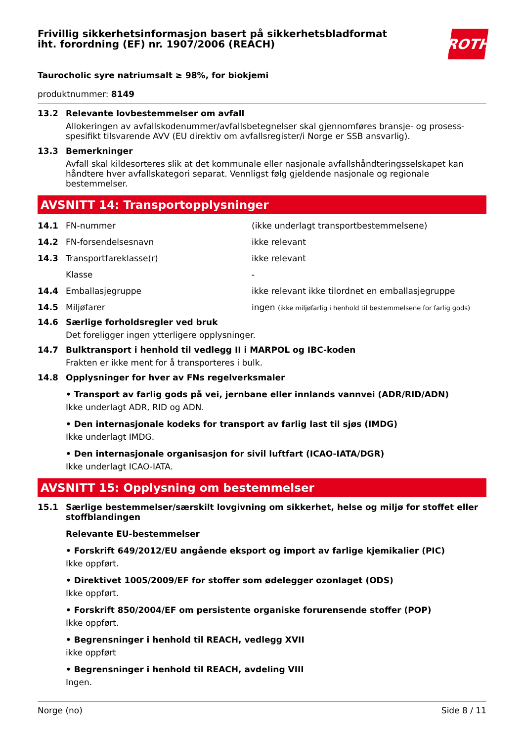Frivillig sikkerhetsinformasjon basert på sikkerhetsbladformat
iht. forordning (EF) nr. 1907/2006 (REACH)
ROTH
Taurocholic syre natriumsalt ≥ 98%, for biokjemi
produktnummer: 8149
13.2 Relevante lovbestemmelser om avfall
Allokeringen av avfallskodenummer/avfallsbetegnelser skal gjennomføres bransje- og prosess-spesi­fikt tilsvarende AVV (EU direktiv om avfallsregister/i Norge er SSB ansvarlig).
13.3 Bemerkninger
Avfall skal kildesorteres slik at det kommunale eller nasjonale avfallshåndteringsselskapet kan hånd­tere hver avfallskategori separat. Vennligst følg gjeldende nasjonale og regionale bestemmelser.
AVSNITT 14: Transportopplysninger
14.1 FN-nummer (ikke underlagt transportbestemmelsene)
14.2 FN-forsendelsesnavn ikke relevant
14.3 Transportfareklasse(r) ikke relevant
Klasse -
14.4 Emballasjegruppe ikke relevant ikke tilordnet en emballasjegruppe
14.5 Miljøfarer ingen (ikke miljøfarlig i henhold til bestemmelsene for farlig gods)
14.6 Særlige forholdsregler ved bruk
Det foreligger ingen ytterligere opplysninger.
14.7 Bulktransport i henhold til vedlegg II i MARPOL og IBC-koden
Frakten er ikke ment for å transporteres i bulk.
14.8 Opplysninger for hver av FNs regelverksmaler
• Transport av farlig gods på vei, jernbane eller innlands vannvei (ADR/RID/ADN)
Ikke underlagt ADR, RID og ADN.
• Den internasjonale kodeks for transport av farlig last til sjøs (IMDG)
Ikke underlagt IMDG.
• Den internasjonale organisasjon for sivil luftfart (ICAO-IATA/DGR)
Ikke underlagt ICAO-IATA.
AVSNITT 15: Opplysning om bestemmelser
15.1 Særlige bestemmelser/særskilt lovgivning om sikkerhet, helse og miljø for stoffet eller stoffblandingen
Relevante EU-bestemmelser
• Forskrift 649/2012/EU angående eksport og import av farlige kjemikalier (PIC)
Ikke oppført.
• Direktivet 1005/2009/EF for stoffer som ødelegger ozonlaget (ODS)
Ikke oppført.
• Forskrift 850/2004/EF om persistente organiske forurensende stoffer (POP)
Ikke oppført.
• Begrensninger i henhold til REACH, vedlegg XVII
ikke oppført
• Begrensninger i henhold til REACH, avdeling VIII
Ingen.
Norge (no) Side 8 / 11